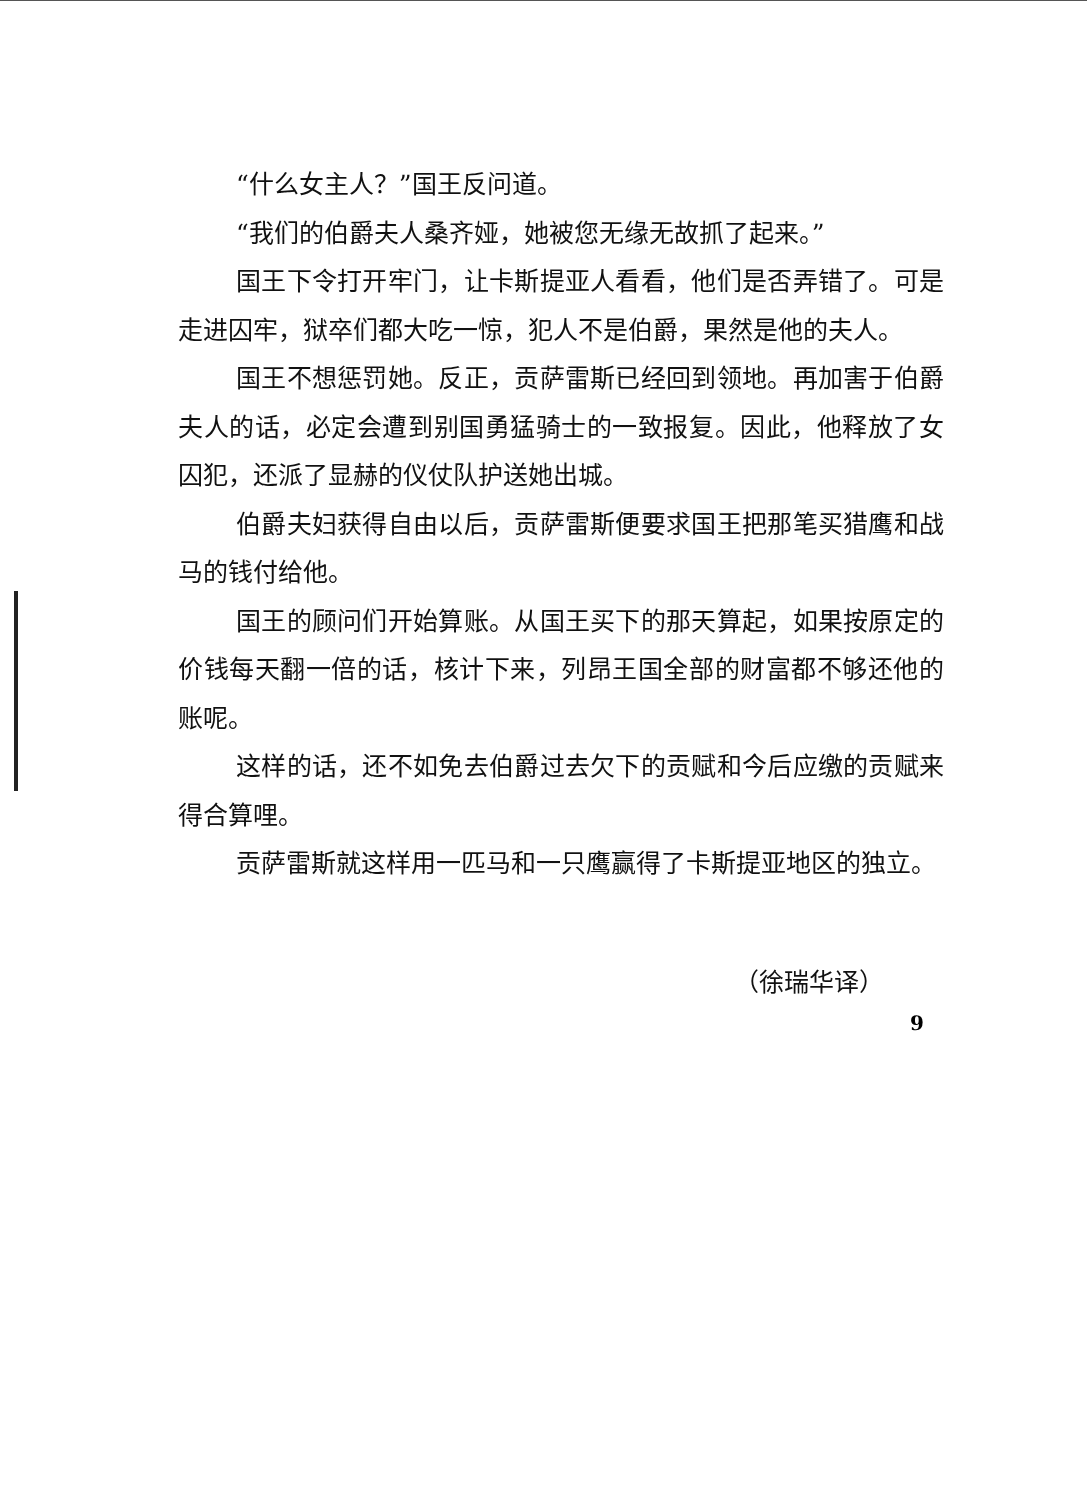“什么女主人？”国王反问道。
“我们的伯爵夫人桑齐娅，她被您无缘无故抓了起来。”
国王下令打开牢门，让卡斯提亚人看看，他们是否弄错了。可是走进囚牢，狱卒们都大吃一惊，犯人不是伯爵，果然是他的夫人。
国王不想惩罚她。反正，贡萨雷斯已经回到领地。再加害于伯爵夫人的话，必定会遭到别国勇猛骑士的一致报复。因此，他释放了女囚犯，还派了显赫的仪仗队护送她出城。
伯爵夫妇获得自由以后，贡萨雷斯便要求国王把那笔买猎鹰和战马的钱付给他。
国王的顾问们开始算账。从国王买下的那天算起，如果按原定的价钱每天翻一倍的话，核计下来，列昂王国全部的财富都不够还他的账呢。
这样的话，还不如免去伯爵过去欠下的贡赋和今后应缴的贡赋来得合算哩。
贡萨雷斯就这样用一匹马和一只鹰赢得了卡斯提亚地区的独立。
（徐瑞华译）
9